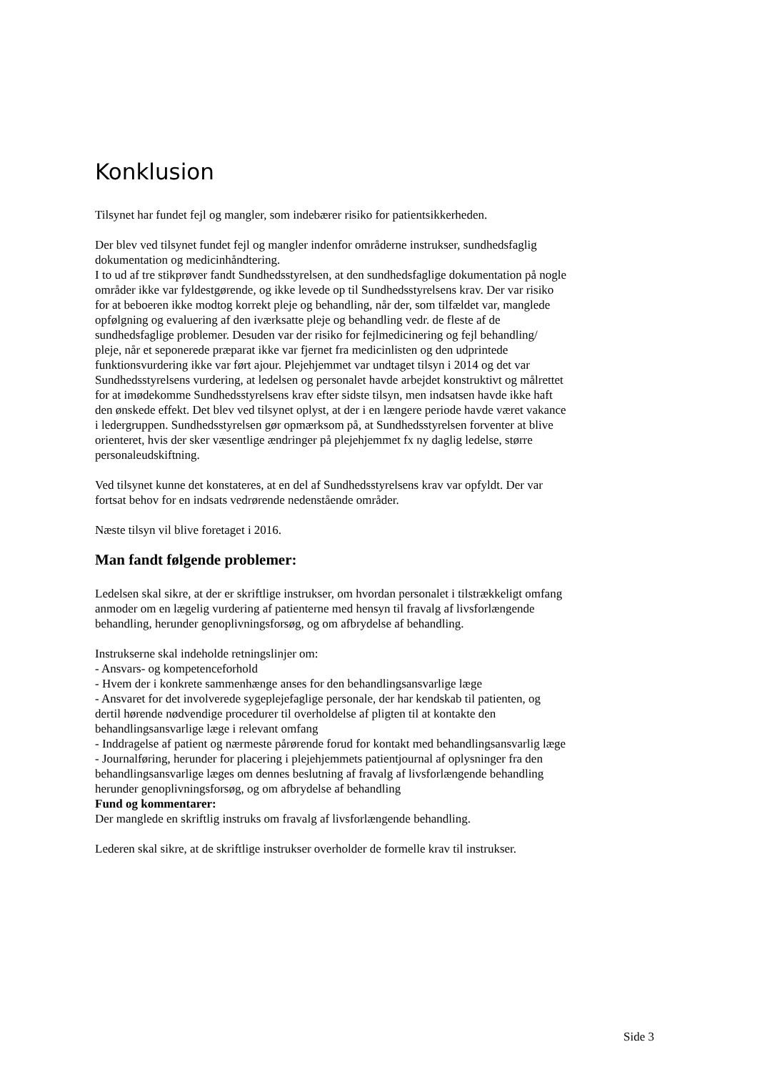Konklusion
Tilsynet har fundet fejl og mangler, som indebærer risiko for patientsikkerheden.
Der blev ved tilsynet fundet fejl og mangler indenfor områderne instrukser, sundhedsfaglig dokumentation og medicinhåndtering.
I to ud af tre stikprøver fandt Sundhedsstyrelsen, at den sundhedsfaglige dokumentation på nogle områder ikke var fyldestgørende, og ikke levede op til Sundhedsstyrelsens krav. Der var risiko for at beboeren ikke modtog korrekt pleje og behandling, når der, som tilfældet var, manglede opfølgning og evaluering af den iværksatte pleje og behandling vedr. de fleste af de sundhedsfaglige problemer. Desuden var der risiko for fejlmedicinering og fejl behandling/ pleje, når et seponerede præparat ikke var fjernet fra medicinlisten og den udprintede funktionsvurdering ikke var ført ajour. Plejehjemmet var undtaget tilsyn i 2014 og det var Sundhedsstyrelsens vurdering, at ledelsen og personalet havde arbejdet konstruktivt og målrettet for at imødekomme Sundhedsstyrelsens krav efter sidste tilsyn, men indsatsen havde ikke haft den ønskede effekt. Det blev ved tilsynet oplyst, at der i en længere periode havde været vakance i ledergruppen. Sundhedsstyrelsen gør opmærksom på, at Sundhedsstyrelsen forventer at blive orienteret, hvis der sker væsentlige ændringer på plejehjemmet fx ny daglig ledelse, større personaleudskiftning.
Ved tilsynet kunne det konstateres, at en del af Sundhedsstyrelsens krav var opfyldt. Der var fortsat behov for en indsats vedrørende nedenstående områder.
Næste tilsyn vil blive foretaget i 2016.
Man fandt følgende problemer:
Ledelsen skal sikre, at der er skriftlige instrukser, om hvordan personalet i tilstrækkeligt omfang anmoder om en lægelig vurdering af patienterne med hensyn til fravalg af livsforlængende behandling, herunder genoplivningsforsøg, og om afbrydelse af behandling.
Instrukserne skal indeholde retningslinjer om:
- Ansvars- og kompetenceforhold
- Hvem der i konkrete sammenhænge anses for den behandlingsansvarlige læge
- Ansvaret for det involverede sygeplejefaglige personale, der har kendskab til patienten, og dertil hørende nødvendige procedurer til overholdelse af pligten til at kontakte den behandlingsansvarlige læge i relevant omfang
- Inddragelse af patient og nærmeste pårørende forud for kontakt med behandlingsansvarlig læge
- Journalføring, herunder for placering i plejehjemmets patientjournal af oplysninger fra den behandlingsansvarlige læges om dennes beslutning af fravalg af livsforlængende behandling herunder genoplivningsforsøg, og om afbrydelse af behandling
Fund og kommentarer:
Der manglede en skriftlig instruks om fravalg af livsforlængende behandling.
Lederen skal sikre, at de skriftlige instrukser overholder de formelle krav til instrukser.
Side 3